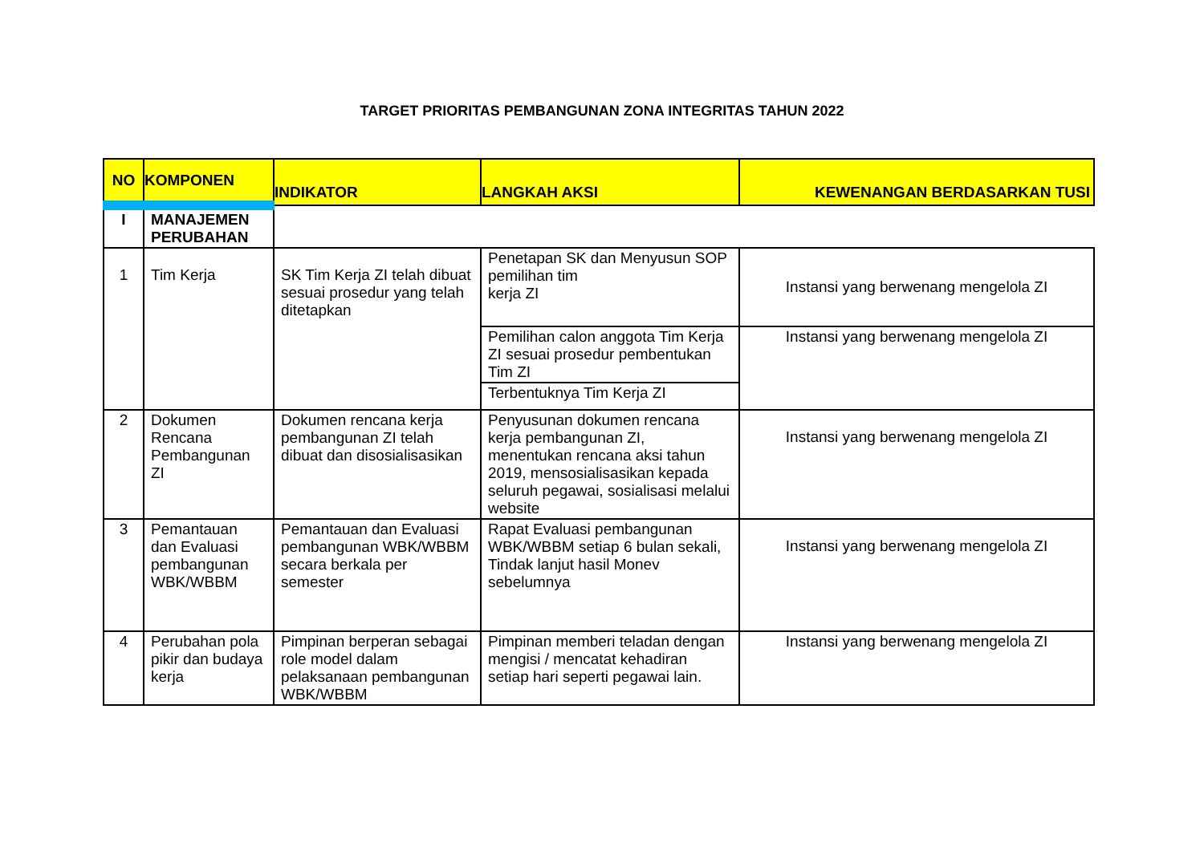TARGET PRIORITAS PEMBANGUNAN ZONA INTEGRITAS TAHUN 2022
| NO | KOMPONEN | INDIKATOR | LANGKAH AKSI | KEWENANGAN BERDASARKAN TUSI |
| --- | --- | --- | --- | --- |
| I | MANAJEMEN PERUBAHAN | | | |
| 1 | Tim Kerja | SK Tim Kerja ZI telah dibuat sesuai prosedur yang telah ditetapkan | Penetapan SK dan Menyusun SOP pemilihan tim kerja ZI | Instansi yang berwenang mengelola ZI |
| | | | Pemilihan calon anggota Tim Kerja ZI sesuai prosedur pembentukan Tim ZI | Instansi yang berwenang mengelola ZI |
| | | | Terbentuknya Tim Kerja ZI | |
| 2 | Dokumen Rencana Pembangunan ZI | Dokumen rencana kerja pembangunan ZI telah dibuat dan disosialisasikan | Penyusunan dokumen rencana kerja pembangunan ZI, menentukan rencana aksi tahun 2019, mensosialisasikan kepada seluruh pegawai, sosialisasi melalui website | Instansi yang berwenang mengelola ZI |
| 3 | Pemantauan dan Evaluasi pembangunan WBK/WBBM | Pemantauan dan Evaluasi pembangunan WBK/WBBM secara berkala per semester | Rapat Evaluasi pembangunan WBK/WBBM setiap 6 bulan sekali, Tindak lanjut hasil Monev sebelumnya | Instansi yang berwenang mengelola ZI |
| 4 | Perubahan pola pikir dan budaya kerja | Pimpinan berperan sebagai role model dalam pelaksanaan pembangunan WBK/WBBM | Pimpinan memberi teladan dengan mengisi / mencatat kehadiran setiap hari seperti pegawai lain. | Instansi yang berwenang mengelola ZI |